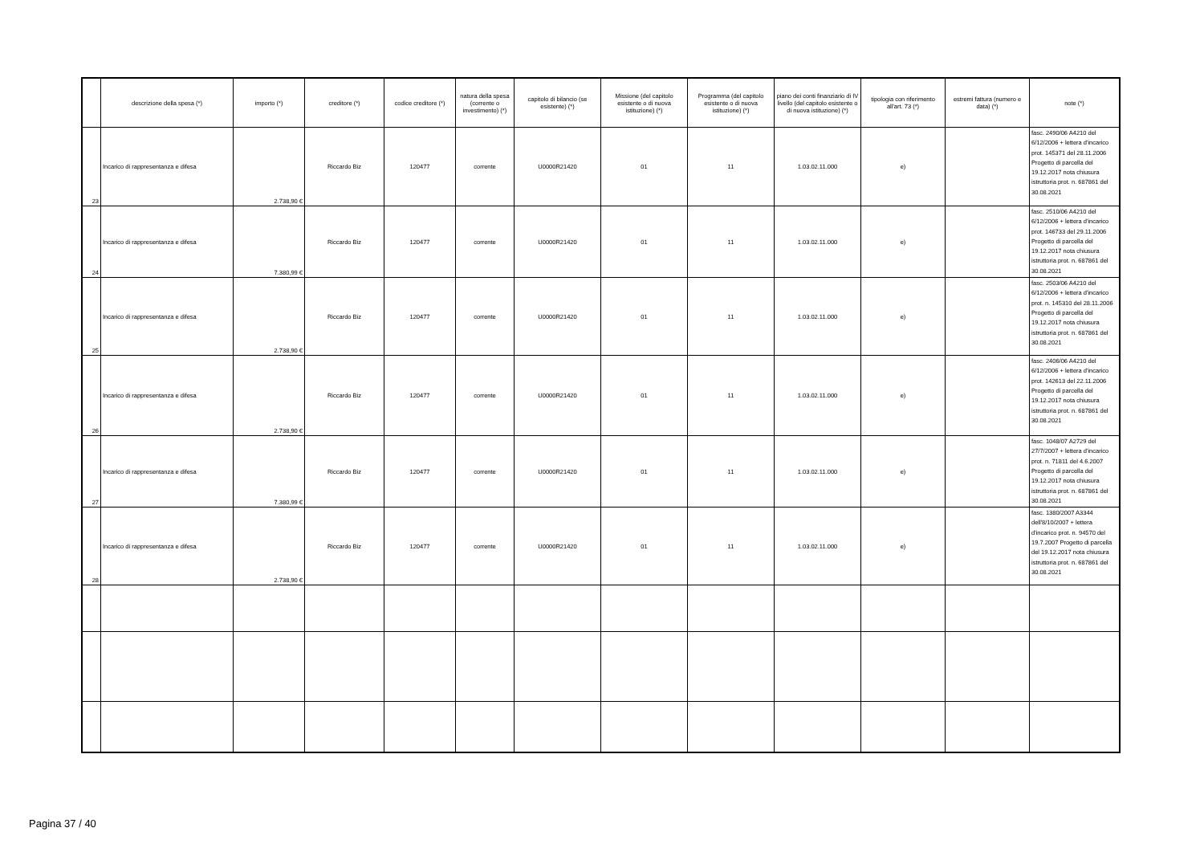| | descrizione della spesa (*) | importo (*) | creditore (*) | codice creditore (*) | natura della spesa (corrente o investimento) (*) | capitolo di bilancio (se esistente) (*) | Missione (del capitolo esistente o di nuova istituzione) (*) | Programma (del capitolo esistente o di nuova istituzione) (*) | piano dei conti finanziario di IV livello (del capitolo esistente o di nuova istituzione) (*) | tipologia con riferimento all'art. 73 (*) | estremi fattura (numero e data) (*) | note (*) |
| --- | --- | --- | --- | --- | --- | --- | --- | --- | --- | --- | --- | --- |
| 23 | Incarico di rappresentanza e difesa | 2.738,90 € | Riccardo Biz | 120477 | corrente | U0000R21420 | 01 | 11 | 1.03.02.11.000 | e) | | fasc. 2490/06 A4210 del 6/12/2006 + lettera d'incarico prot. 145371 del 28.11.2006 Progetto di parcella del 19.12.2017 nota chiusura istruttoria prot. n. 687861 del 30.08.2021 |
| 24 | Incarico di rappresentanza e difesa | 7.380,99 € | Riccardo Biz | 120477 | corrente | U0000R21420 | 01 | 11 | 1.03.02.11.000 | e) | | fasc. 2510/06 A4210 del 6/12/2006 + lettera d'incarico prot. 146733 del 29.11.2006 Progetto di parcella del 19.12.2017 nota chiusura istruttoria prot. n. 687861 del 30.08.2021 |
| 25 | Incarico di rappresentanza e difesa | 2.738,90 € | Riccardo Biz | 120477 | corrente | U0000R21420 | 01 | 11 | 1.03.02.11.000 | e) | | fasc. 2503/06 A4210 del 6/12/2006 + lettera d'incarico prot. n. 145310 del 28.11.2006 Progetto di parcella del 19.12.2017 nota chiusura istruttoria prot. n. 687861 del 30.08.2021 |
| 26 | Incarico di rappresentanza e difesa | 2.738,90 € | Riccardo Biz | 120477 | corrente | U0000R21420 | 01 | 11 | 1.03.02.11.000 | e) | | fasc. 2406/06 A4210 del 6/12/2006 + lettera d'incarico prot. 142613 del 22.11.2006 Progetto di parcella del 19.12.2017 nota chiusura istruttoria prot. n. 687861 del 30.08.2021 |
| 27 | Incarico di rappresentanza e difesa | 7.380,99 € | Riccardo Biz | 120477 | corrente | U0000R21420 | 01 | 11 | 1.03.02.11.000 | e) | | fasc. 1048/07 A2729 del 27/7/2007 + lettera d'incarico prot. n. 71811 del 4.6.2007 Progetto di parcella del 19.12.2017 nota chiusura istruttoria prot. n. 687861 del 30.08.2021 |
| 28 | Incarico di rappresentanza e difesa | 2.738,90 € | Riccardo Biz | 120477 | corrente | U0000R21420 | 01 | 11 | 1.03.02.11.000 | e) | | fasc. 1380/2007 A3344 dell'8/10/2007 + lettera d'incarico prot. n. 94570 del 19.7.2007 Progetto di parcella del 19.12.2017 nota chiusura istruttoria prot. n. 687861 del 30.08.2021 |
Pagina 37 / 40